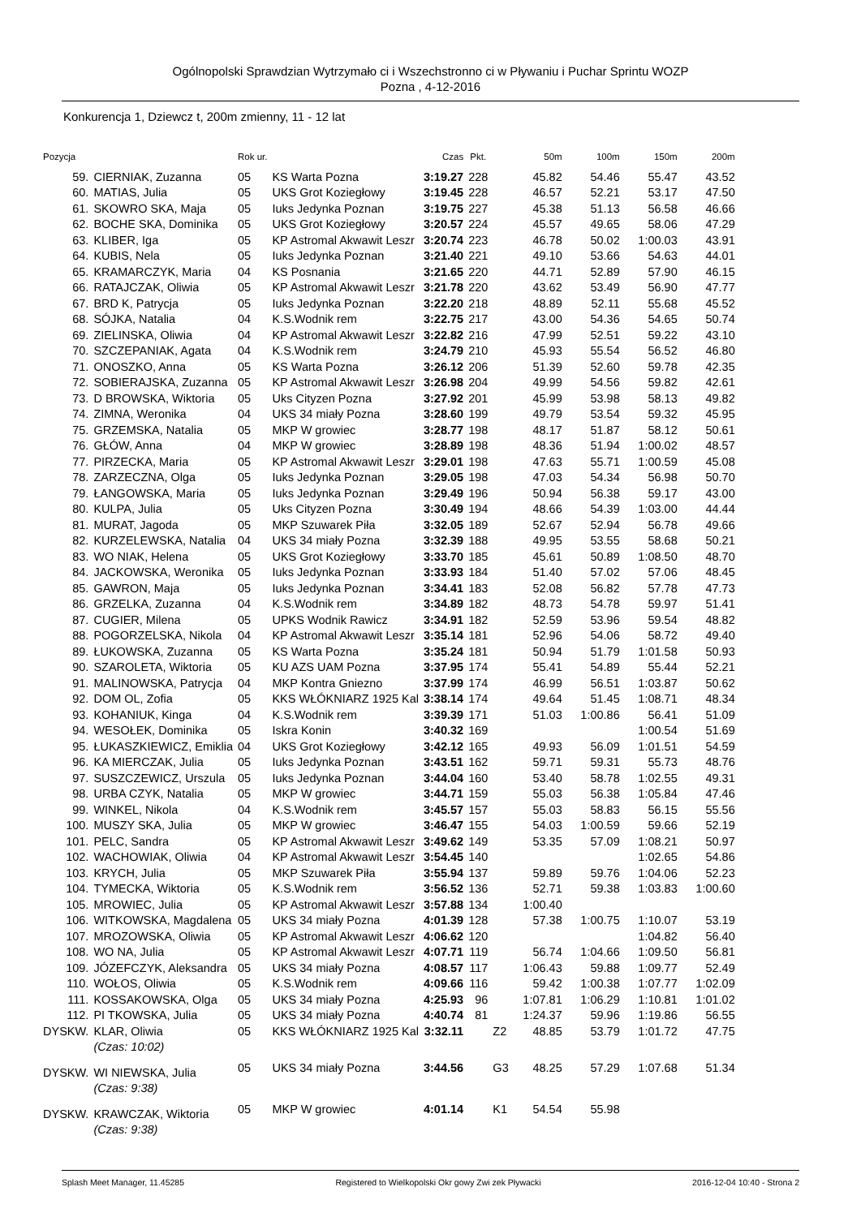Ogólnopolski Sprawdzian Wytrzymało ci i Wszechstronno ci w Pływaniu i Puchar Sprintu WOZP
Pozna , 4-12-2016
Konkurencja 1, Dziewcz t, 200m zmienny, 11 - 12 lat
| Pozycja | | Rok ur. | | Czas | Pkt. | | 50m | 100m | 150m | 200m |
| --- | --- | --- | --- | --- | --- | --- | --- | --- | --- | --- |
| 59. | CIERNIAK, Zuzanna | 05 | KS Warta Pozna | 3:19.27 | 228 | | 45.82 | 54.46 | 55.47 | 43.52 |
| 60. | MATIAS, Julia | 05 | UKS Grot Koziegłowy | 3:19.45 | 228 | | 46.57 | 52.21 | 53.17 | 47.50 |
| 61. | SKOWRO SKA, Maja | 05 | Iuks Jedynka Poznan | 3:19.75 | 227 | | 45.38 | 51.13 | 56.58 | 46.66 |
| 62. | BOCHE SKA, Dominika | 05 | UKS Grot Koziegłowy | 3:20.57 | 224 | | 45.57 | 49.65 | 58.06 | 47.29 |
| 63. | KLIBER, Iga | 05 | KP Astromal Akwawit Leszr | 3:20.74 | 223 | | 46.78 | 50.02 | 1:00.03 | 43.91 |
| 64. | KUBIS, Nela | 05 | Iuks Jedynka Poznan | 3:21.40 | 221 | | 49.10 | 53.66 | 54.63 | 44.01 |
| 65. | KRAMARCZYK, Maria | 04 | KS Posnania | 3:21.65 | 220 | | 44.71 | 52.89 | 57.90 | 46.15 |
| 66. | RATAJCZAK, Oliwia | 05 | KP Astromal Akwawit Leszr | 3:21.78 | 220 | | 43.62 | 53.49 | 56.90 | 47.77 |
| 67. | BRD K, Patrycja | 05 | Iuks Jedynka Poznan | 3:22.20 | 218 | | 48.89 | 52.11 | 55.68 | 45.52 |
| 68. | SÓJKA, Natalia | 04 | K.S.Wodnik rem | 3:22.75 | 217 | | 43.00 | 54.36 | 54.65 | 50.74 |
| 69. | ZIELINSKA, Oliwia | 04 | KP Astromal Akwawit Leszr | 3:22.82 | 216 | | 47.99 | 52.51 | 59.22 | 43.10 |
| 70. | SZCZEPANIAK, Agata | 04 | K.S.Wodnik rem | 3:24.79 | 210 | | 45.93 | 55.54 | 56.52 | 46.80 |
| 71. | ONOSZKO, Anna | 05 | KS Warta Pozna | 3:26.12 | 206 | | 51.39 | 52.60 | 59.78 | 42.35 |
| 72. | SOBIERAJSKA, Zuzanna | 05 | KP Astromal Akwawit Leszr | 3:26.98 | 204 | | 49.99 | 54.56 | 59.82 | 42.61 |
| 73. | D BROWSKA, Wiktoria | 05 | Uks Cityzen Pozna | 3:27.92 | 201 | | 45.99 | 53.98 | 58.13 | 49.82 |
| 74. | ZIMNA, Weronika | 04 | UKS 34 miały Pozna | 3:28.60 | 199 | | 49.79 | 53.54 | 59.32 | 45.95 |
| 75. | GRZEMSKA, Natalia | 05 | MKP W growiec | 3:28.77 | 198 | | 48.17 | 51.87 | 58.12 | 50.61 |
| 76. | GŁÓW, Anna | 04 | MKP W growiec | 3:28.89 | 198 | | 48.36 | 51.94 | 1:00.02 | 48.57 |
| 77. | PIRZECKA, Maria | 05 | KP Astromal Akwawit Leszr | 3:29.01 | 198 | | 47.63 | 55.71 | 1:00.59 | 45.08 |
| 78. | ZARZECZNA, Olga | 05 | Iuks Jedynka Poznan | 3:29.05 | 198 | | 47.03 | 54.34 | 56.98 | 50.70 |
| 79. | ŁANGOWSKA, Maria | 05 | Iuks Jedynka Poznan | 3:29.49 | 196 | | 50.94 | 56.38 | 59.17 | 43.00 |
| 80. | KULPA, Julia | 05 | Uks Cityzen Pozna | 3:30.49 | 194 | | 48.66 | 54.39 | 1:03.00 | 44.44 |
| 81. | MURAT, Jagoda | 05 | MKP Szuwarek Piła | 3:32.05 | 189 | | 52.67 | 52.94 | 56.78 | 49.66 |
| 82. | KURZELEWSKA, Natalia | 04 | UKS 34 miały Pozna | 3:32.39 | 188 | | 49.95 | 53.55 | 58.68 | 50.21 |
| 83. | WO NIAK, Helena | 05 | UKS Grot Koziegłowy | 3:33.70 | 185 | | 45.61 | 50.89 | 1:08.50 | 48.70 |
| 84. | JACKOWSKA, Weronika | 05 | Iuks Jedynka Poznan | 3:33.93 | 184 | | 51.40 | 57.02 | 57.06 | 48.45 |
| 85. | GAWRON, Maja | 05 | Iuks Jedynka Poznan | 3:34.41 | 183 | | 52.08 | 56.82 | 57.78 | 47.73 |
| 86. | GRZELKA, Zuzanna | 04 | K.S.Wodnik rem | 3:34.89 | 182 | | 48.73 | 54.78 | 59.97 | 51.41 |
| 87. | CUGIER, Milena | 05 | UPKS Wodnik Rawicz | 3:34.91 | 182 | | 52.59 | 53.96 | 59.54 | 48.82 |
| 88. | POGORZELSKA, Nikola | 04 | KP Astromal Akwawit Leszr | 3:35.14 | 181 | | 52.96 | 54.06 | 58.72 | 49.40 |
| 89. | ŁUKOWSKA, Zuzanna | 05 | KS Warta Pozna | 3:35.24 | 181 | | 50.94 | 51.79 | 1:01.58 | 50.93 |
| 90. | SZAROLETA, Wiktoria | 05 | KU AZS UAM Pozna | 3:37.95 | 174 | | 55.41 | 54.89 | 55.44 | 52.21 |
| 91. | MALINOWSKA, Patrycja | 04 | MKP Kontra Gniezno | 3:37.99 | 174 | | 46.99 | 56.51 | 1:03.87 | 50.62 |
| 92. | DOM OL, Zofia | 05 | KKS WŁÓKNIARZ 1925 Kal | 3:38.14 | 174 | | 49.64 | 51.45 | 1:08.71 | 48.34 |
| 93. | KOHANIUK, Kinga | 04 | K.S.Wodnik rem | 3:39.39 | 171 | | 51.03 | 1:00.86 | 56.41 | 51.09 |
| 94. | WESOŁEK, Dominika | 05 | Iskra Konin | 3:40.32 | 169 | | | | 1:00.54 | 51.69 |
| 95. | ŁUKASZKIEWICZ, Emiklia | 04 | UKS Grot Koziegłowy | 3:42.12 | 165 | | 49.93 | 56.09 | 1:01.51 | 54.59 |
| 96. | KA MIERCZAK, Julia | 05 | Iuks Jedynka Poznan | 3:43.51 | 162 | | 59.71 | 59.31 | 55.73 | 48.76 |
| 97. | SUSZCZEWICZ, Urszula | 05 | Iuks Jedynka Poznan | 3:44.04 | 160 | | 53.40 | 58.78 | 1:02.55 | 49.31 |
| 98. | URBA CZYK, Natalia | 05 | MKP W growiec | 3:44.71 | 159 | | 55.03 | 56.38 | 1:05.84 | 47.46 |
| 99. | WINKEL, Nikola | 04 | K.S.Wodnik rem | 3:45.57 | 157 | | 55.03 | 58.83 | 56.15 | 55.56 |
| 100. | MUSZY SKA, Julia | 05 | MKP W growiec | 3:46.47 | 155 | | 54.03 | 1:00.59 | 59.66 | 52.19 |
| 101. | PELC, Sandra | 05 | KP Astromal Akwawit Leszr | 3:49.62 | 149 | | 53.35 | 57.09 | 1:08.21 | 50.97 |
| 102. | WACHOWIAK, Oliwia | 04 | KP Astromal Akwawit Leszr | 3:54.45 | 140 | | | | 1:02.65 | 54.86 |
| 103. | KRYCH, Julia | 05 | MKP Szuwarek Piła | 3:55.94 | 137 | | 59.89 | 59.76 | 1:04.06 | 52.23 |
| 104. | TYMECKA, Wiktoria | 05 | K.S.Wodnik rem | 3:56.52 | 136 | | 52.71 | 59.38 | 1:03.83 | 1:00.60 |
| 105. | MROWIEC, Julia | 05 | KP Astromal Akwawit Leszr | 3:57.88 | 134 | | 1:00.40 | | | |
| 106. | WITKOWSKA, Magdalena | 05 | UKS 34 miały Pozna | 4:01.39 | 128 | | 57.38 | 1:00.75 | 1:10.07 | 53.19 |
| 107. | MROZOWSKA, Oliwia | 05 | KP Astromal Akwawit Leszr | 4:06.62 | 120 | | | | 1:04.82 | 56.40 |
| 108. | WO NA, Julia | 05 | KP Astromal Akwawit Leszr | 4:07.71 | 119 | | 56.74 | 1:04.66 | 1:09.50 | 56.81 |
| 109. | JÓZEFCZYK, Aleksandra | 05 | UKS 34 miały Pozna | 4:08.57 | 117 | | 1:06.43 | 59.88 | 1:09.77 | 52.49 |
| 110. | WOŁOS, Oliwia | 05 | K.S.Wodnik rem | 4:09.66 | 116 | | 59.42 | 1:00.38 | 1:07.77 | 1:02.09 |
| 111. | KOSSAKOWSKA, Olga | 05 | UKS 34 miały Pozna | 4:25.93 | 96 | | 1:07.81 | 1:06.29 | 1:10.81 | 1:01.02 |
| 112. | PI TKOWSKA, Julia | 05 | UKS 34 miały Pozna | 4:40.74 | 81 | | 1:24.37 | 59.96 | 1:19.86 | 56.55 |
| DYSKW. | KLAR, Oliwia | 05 | KKS WŁÓKNIARZ 1925 Kal | 3:32.11 | | Z2 | 48.85 | 53.79 | 1:01.72 | 47.75 |
| | (Czas: 10:02) | | | | | | | | | |
| DYSKW. | WI NIEWSKA, Julia | 05 | UKS 34 miały Pozna | 3:44.56 | | G3 | 48.25 | 57.29 | 1:07.68 | 51.34 |
| | (Czas: 9:38) | | | | | | | | | |
| DYSKW. | KRAWCZAK, Wiktoria | 05 | MKP W growiec | 4:01.14 | | K1 | 54.54 | 55.98 | | |
| | (Czas: 9:38) | | | | | | | | | |
Splash Meet Manager, 11.45285 Registered to Wielkopolski Okr gowy Zwi zek Pływacki 2016-12-04 10:40 - Strona 2